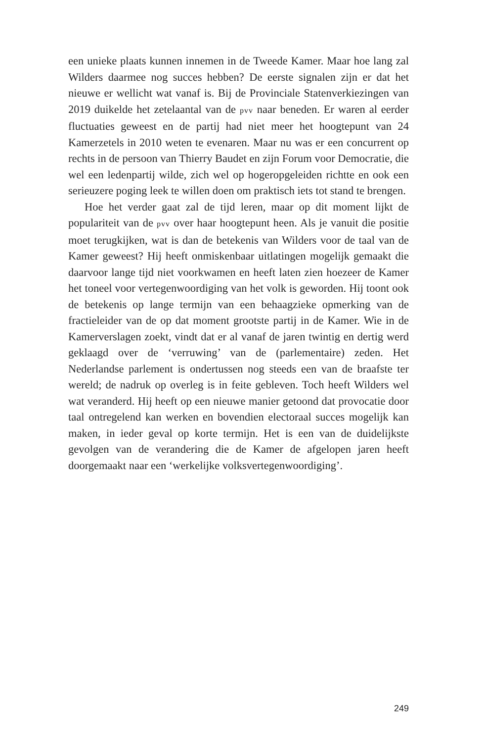een unieke plaats kunnen innemen in de Tweede Kamer. Maar hoe lang zal Wilders daarmee nog succes hebben? De eerste signalen zijn er dat het nieuwe er wellicht wat vanaf is. Bij de Provinciale Statenverkiezingen van 2019 duikelde het zetelaantal van de pvv naar beneden. Er waren al eerder fluctuaties geweest en de partij had niet meer het hoogtepunt van 24 Kamerzetels in 2010 weten te evenaren. Maar nu was er een concurrent op rechts in de persoon van Thierry Baudet en zijn Forum voor Democratie, die wel een ledenpartij wilde, zich wel op hogeropgeleiden richtte en ook een serieuzere poging leek te willen doen om praktisch iets tot stand te brengen.
Hoe het verder gaat zal de tijd leren, maar op dit moment lijkt de populariteit van de pvv over haar hoogtepunt heen. Als je vanuit die positie moet terugkijken, wat is dan de betekenis van Wilders voor de taal van de Kamer geweest? Hij heeft onmiskenbaar uitlatingen mogelijk gemaakt die daarvoor lange tijd niet voorkwamen en heeft laten zien hoezeer de Kamer het toneel voor vertegenwoordiging van het volk is geworden. Hij toont ook de betekenis op lange termijn van een behaagzieke opmerking van de fractieleider van de op dat moment grootste partij in de Kamer. Wie in de Kamerverslagen zoekt, vindt dat er al vanaf de jaren twintig en dertig werd geklaagd over de ‘verruwing’ van de (parlementaire) zeden. Het Nederlandse parlement is ondertussen nog steeds een van de braafste ter wereld; de nadruk op overleg is in feite gebleven. Toch heeft Wilders wel wat veranderd. Hij heeft op een nieuwe manier getoond dat provocatie door taal ontregelend kan werken en bovendien electoraal succes mogelijk kan maken, in ieder geval op korte termijn. Het is een van de duidelijkste gevolgen van de verandering die de Kamer de afgelopen jaren heeft doorgemaakt naar een ‘werkelijke volksvertegenwoordiging’.
249